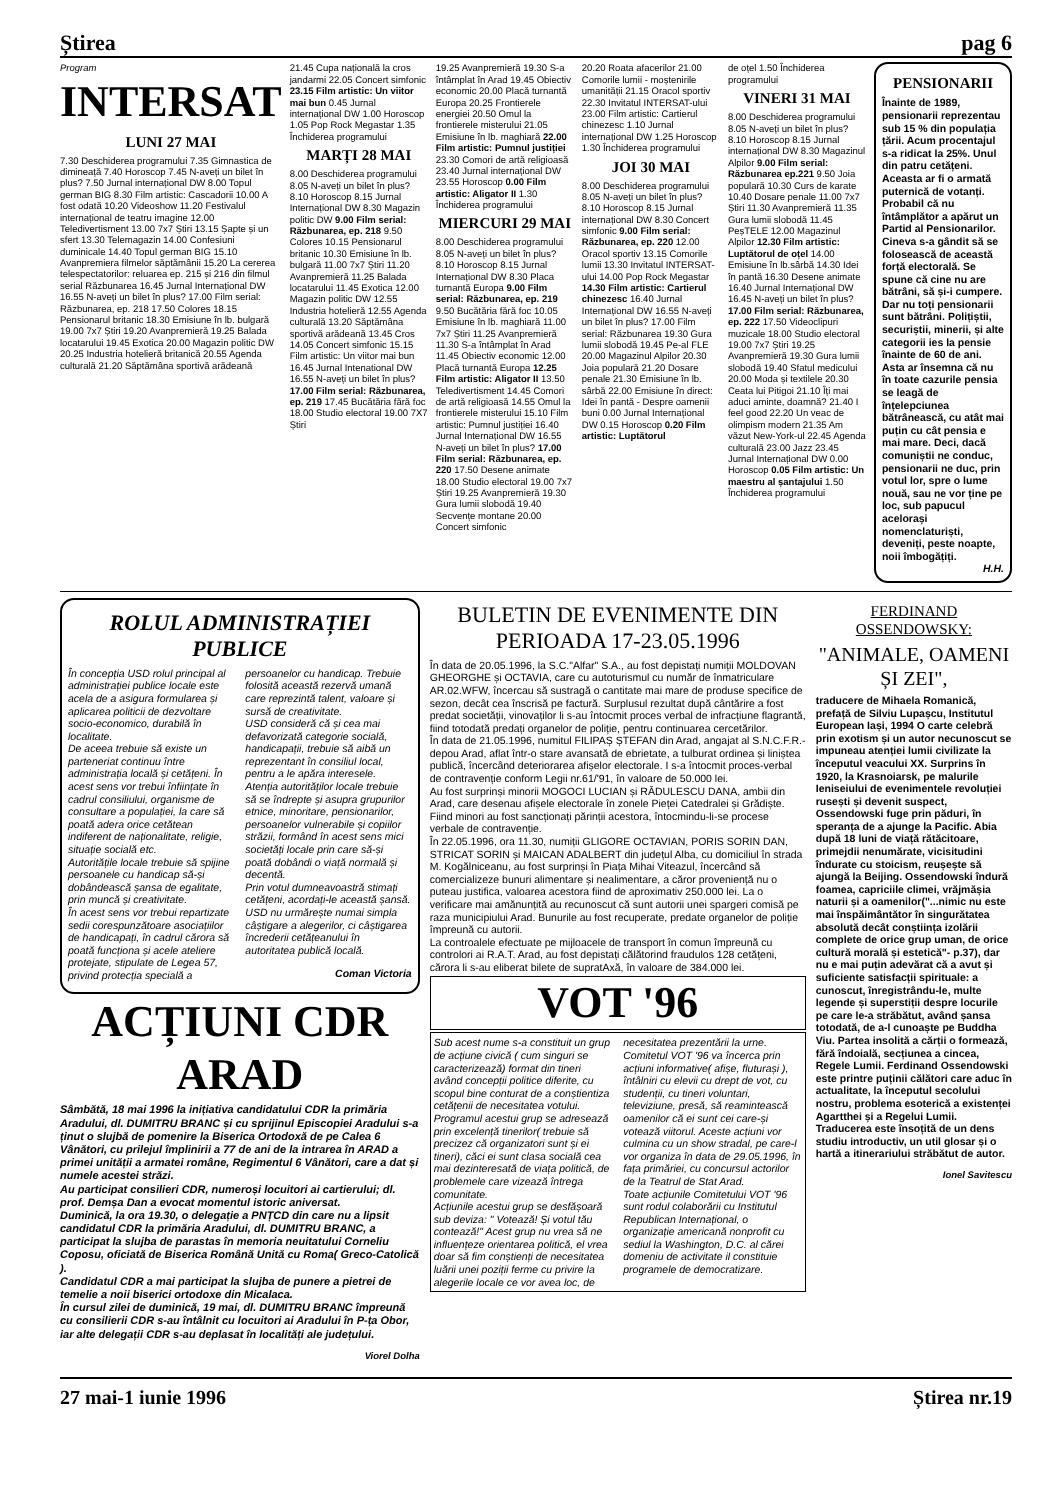Știrea pag 6
Program
INTERSAT
LUNI 27 MAI
7.30 Deschiderea programului 7.35 Gimnastica de dimineață 7.40 Horoscop 7.45 N-aveți un bilet în plus? 7.50 Jurnal internațional DW 8.00 Topul german BIG 8.30 Film artistic: Cascadorii 10.00 A fost odată 10.20 Videoshow 11.20 Festivalul internațional de teatru imagine 12.00 Teledivertisment 13.00 7x7 Știri 13.15 Șapte și un sfert 13.30 Telemagazin 14.00 Confesiuni duminicale 14.40 Topul german BIG 15.10 Avanpremiera filmelor săptămânii 15.20 La cererea telespectatorilor: reluarea ep. 215 și 216 din filmul serial Răzbunarea 16.45 Jurnal Internațional DW 16.55 N-aveți un bilet în plus? 17.00 Film serial: Răzbunarea, ep. 218 17.50 Colores 18.15 Pensionarul britanic 18.30 Emisiune în lb. bulgară 19.00 7x7 Știri 19.20 Avanpremieră 19.25 Balada locatarului 19.45 Exotica 20.00 Magazin politic DW 20.25 Industria hotelieră britanică 20.55 Agenda culturală 21.20 Săptămâna sportivă arădeană
21.45 Cupa națională la cros jandarmi 22.05 Concert simfonic 23.15 Film artistic: Un viitor mai bun 0.45 Jurnal internațional DW 1.00 Horoscop 1.05 Pop Rock Megastar 1.35 Închiderea programului
MARȚI 28 MAI
8.00 Deschiderea programului 8.05 N-aveți un bilet în plus? 8.10 Horoscop 8.15 Jurnal Internațional DW 8.30 Magazin politic DW 9.00 Film serial: Răzbunarea, ep. 218 9.50 Colores 10.15 Pensionarul britanic 10.30 Emisiune în lb. bulgară 11.00 7x7 Știri 11.20 Avanpremieră 11.25 Balada locatarului 11.45 Exotica 12.00 Magazin politic DW 12.55 Industria hotelieră 12.55 Agenda culturală 13.20 Săptămâna sportivă arădeană 13.45 Cros 14.05 Concert simfonic 15.15 Film artistic: Un viitor mai bun 16.45 Jurnal Intenational DW 16.55 N-aveți un bilet în plus? 17.00 Film serial: Răzbunarea, ep. 219 17.45 Bucătăria fără foc 18.00 Studio electoral 19.00 7X7 Știri
19.25 Avanpremieră 19.30 S-a întâmplat în Arad 19.45 Obiectiv economic 20.00 Placă turnantă Europa 20.25 Frontierele energiei 20.50 Omul la frontierele misterului 21.05 Emisiune în lb. maghiară 22.00 Film artistic: Pumnul justiției 23.30 Comori de artă religioasă 23.40 Jurnal internațional DW 23.55 Horoscop 0.00 Film artistic: Aligator II 1.30 Închiderea programului
MIERCURI 29 MAI
8.00 Deschiderea programului 8.05 N-aveți un bilet în plus? 8.10 Horoscop 8.15 Jurnal Internațional DW 8.30 Placa turnantă Europa 9.00 Film serial: Răzbunarea, ep. 219 9.50 Bucătăria fără foc 10.05 Emisiune în lb. maghiară 11.00 7x7 Știri 11.25 Avanpremieră 11.30 S-a întâmplat în Arad 11.45 Obiectiv economic 12.00 Placă turnantă Europa 12.25 Film artistic: Aligator II 13.50 Teledivertisment 14.45 Comori de artă religioasă 14.55 Omul la frontierele misterului 15.10 Film artistic: Pumnul justiției 16.40 Jurnal Internațional DW 16.55 N-aveți un bilet în plus? 17.00 Film serial: Răzbunarea, ep. 220 17.50 Desene animate 18.00 Studio electoral 19.00 7x7 Știri 19.25 Avanpremieră 19.30 Gura lumii slobodă 19.40 Secvențe montane 20.00 Concert simfonic
20.20 Roata afacerilor 21.00 Comorile lumii - moștenirile umanității 21.15 Oracol sportiv 22.30 Invitatul INTERSAT-ului 23.00 Film artistic: Cartierul chinezesc 1.10 Jurnal internațional DW 1.25 Horoscop 1.30 Închiderea programului
JOI 30 MAI
8.00 Deschiderea programului 8.05 N-aveți un bilet în plus? 8.10 Horoscop 8.15 Jurnal internațional DW 8.30 Concert simfonic 9.00 Film serial: Răzbunarea, ep. 220 12.00 Oracol sportiv 13.15 Comorile lumii 13.30 Invitatul INTERSAT-ului 14.00 Pop Rock Megastar 14.30 Film artistic: Cartierul chinezesc 16.40 Jurnal Internațional DW 16.55 N-aveți un bilet în plus? 17.00 Film serial: Răzbunarea 19.30 Gura lumii slobodă 19.45 Pe-al FLE 20.00 Magazinul Alpilor 20.30 Joia populară 21.20 Dosare penale 21.30 Emisiune în lb. sârbă 22.00 Emisiune în direct: Idei în pantă - Despre oamenii buni 0.00 Jurnal Internațional DW 0.15 Horoscop 0.20 Film artistic: Luptătorul
de oțel 1.50 Închiderea programului
VINERI 31 MAI
8.00 Deschiderea programului 8.05 N-aveți un bilet în plus? 8.10 Horoscop 8.15 Jurnal internațional DW 8.30 Magazinul Alpilor 9.00 Film serial: Răzbunarea ep.221 9.50 Joia populară 10.30 Curs de karate 10.40 Dosare penale 11.00 7x7 Știri 11.30 Avanpremieră 11.35 Gura lumii slobodă 11.45 PeșTELE 12.00 Magazinul Alpilor 12.30 Film artistic: Luptătorul de oțel 14.00 Emisiune în lb.sârbă 14.30 Idei în pantă 16.30 Desene animate 16.40 Jurnal Internațional DW 16.45 N-aveți un bilet în plus? 17.00 Film serial: Răzbunarea, ep. 222 17.50 Videoclipuri muzicale 18.00 Studio electoral 19.00 7x7 Știri 19.25 Avanpremieră 19.30 Gura lumii slobodă 19.40 Sfatul medicului 20.00 Moda și textilele 20.30 Ceata lui Pitigoi 21.10 Îți mai aduci aminte, doamnă? 21.40 I feel good 22.20 Un veac de olimpism modern 21.35 Am văzut New-York-ul 22.45 Agenda culturală 23.00 Jazz 23.45 Jurnal Internațional DW 0.00 Horoscop 0.05 Film artistic: Un maestru al șantajului 1.50 Închiderea programului
PENSIONARII
Înainte de 1989, pensionarii reprezentau sub 15 % din populația țării. Acum procentajul s-a ridicat la 25%. Unul din patru cetățeni. Aceasta ar fi o armată puternică de votanți. Probabil că nu întâmplător a apărut un Partid al Pensionarilor. Cineva s-a gândit să se folosească de această forță electorală. Se spune că cine nu are bătrâni, să și-i cumpere. Dar nu toți pensionarii sunt bătrâni. Polițiștii, securiștii, minerii, și alte categorii ies la pensie înainte de 60 de ani. Asta ar însemna că nu în toate cazurile pensia se leagă de înțelepciunea bătrânească, cu atât mai puțin cu cât pensia e mai mare. Deci, dacă comuniștii ne conduc, pensionarii ne duc, prin votul lor, spre o lume nouă, sau ne vor ține pe loc, sub papucul acelorași nomenclaturiști, deveniți, peste noapte, noii îmbogățiți.
H.H.
ROLUL ADMINISTRAȚIEI PUBLICE
În concepția USD rolul principal al administrației publice locale este acela de a asigura formularea și aplicarea politicii de dezvoltare socio-economico, durabilă în localitate.
De aceea trebuie să existe un parteneriat continuu între administrația locală și cetățeni. În acest sens vor trebui înființate în cadrul consiliului, organisme de consultare a populației, la care să poată adera orice cetătean indiferent de naționalitate, religie, situație socială etc.
Autoritățile locale trebuie să spijine persoanele cu handicap să-și dobândească șansa de egalitate, prin muncă și creativitate.
În acest sens vor trebui repartizate sedii corespunzătoare asociațiilor de handicapați, în cadrul cărora să poată funcționa și acele ateliere protejate, stipulate de Legea 57, privind protecția specială a persoanelor cu handicap. Trebuie folosită această rezervă umană care reprezintă talent, valoare și sursă de creativitate.
USD consideră că și cea mai defavorizată categorie socială, handicapații, trebuie să aibă un reprezentant în consiliul local, pentru a le apăra interesele.
Atenția autorităților locale trebuie să se îndrepte și asupra grupurilor etnice, minoritare, pensionarilor, persoanelor vulnerabile și copiilor străzii, formând în acest sens mici societăți locale prin care să-și poată dobândi o viață normală și decentă.
Prin votul dumneavoastră stimați cetățeni, acordați-le această șansă.
USD nu urmărește numai simpla câștigare a alegerilor, ci câștigarea încrederii cetățeanului în autoritatea publică locală.
Coman Victoria
ACȚIUNI CDR ARAD
Sâmbătă, 18 mai 1996 la inițiativa candidatului CDR la primăria Aradului, dl. DUMITRU BRANC și cu sprijinul Episcopiei Aradului s-a ținut o slujbă de pomenire la Biserica Ortodoxă de pe Calea 6 Vânători, cu prilejul împlinirii a 77 de ani de la intrarea în ARAD a primei unității a armatei române, Regimentul 6 Vânători, care a dat și numele acestei străzi.
Au participat consilieri CDR, numeroși locuitori ai cartierului; dl. prof. Demșa Dan a evocat momentul istoric aniversat.
Duminică, la ora 19.30, o delegație a PNȚCD din care nu a lipsit candidatul CDR la primăria Aradului, dl. DUMITRU BRANC, a participat la slujba de parastas în memoria neuitatului Corneliu Coposu, oficiată de Biserica Română Unită cu Roma( Greco-Catolică ).
Candidatul CDR a mai participat la slujba de punere a pietrei de temelie a noii biserici ortodoxe din Micalaca.
În cursul zilei de duminică, 19 mai, dl. DUMITRU BRANC împreună cu consilierii CDR s-au întâlnit cu locuitori ai Aradului în P-ța Obor, iar alte delegații CDR s-au deplasat în localități ale județului.
Viorel Dolha
BULETIN DE EVENIMENTE DIN PERIOADA 17-23.05.1996
În data de 20.05.1996, la S.C."Alfar" S.A., au fost depistați numiții MOLDOVAN GHEORGHE și OCTAVIA, care cu autoturismul cu număr de înmatriculare AR.02.WFW, încercau să sustragă o cantitate mai mare de produse specifice de sezon, decât cea înscrisă pe factură. Surplusul rezultat după cântărire a fost predat societății, vinovaților li s-au întocmit proces verbal de infracțiune flagrantă, fiind totodată predați organelor de poliție, pentru continuarea cercetărilor.
În data de 21.05.1996, numitul FILIPAȘ ȘTEFAN din Arad, angajat al S.N.C.F.R.- depou Arad, aflat într-o stare avansată de ebrietate, a tulburat ordinea și liniștea publică, încercând deteriorarea afișelor electorale. I s-a întocmit proces-verbal de contravenție conform Legii nr.61/'91, în valoare de 50.000 lei.
Au fost surprinși minorii MOGOCI LUCIAN și RĂDULESCU DANA, ambii din Arad, care desenau afișele electorale în zonele Pieței Catedralei și Grădiște. Fiind minori au fost sancționați părinții acestora, întocmindu-li-se procese verbale de contravenție.
În 22.05.1996, ora 11.30, numiții GLIGORE OCTAVIAN, PORIS SORIN DAN, STRICAT SORIN și MAICAN ADALBERT din județul Alba, cu domiciliul în strada M. Kogălniceanu, au fost surprinși în Piața Mihai Viteazul, încercând să comercializeze bunuri alimentare și nealimentare, a căror proveniență nu o puteau justifica, valoarea acestora fiind de aproximativ 250.000 lei. La o verificare mai amănunțită au recunoscut că sunt autorii unei spargeri comisă pe raza municipiului Arad. Bunurile au fost recuperate, predate organelor de poliție împreună cu autorii.
La controalele efectuate pe mijloacele de transport în comun împreună cu controlori ai R.A.T. Arad, au fost depistați călătorind fraudulos 128 cetățeni, cărora li s-au eliberat bilete de supratAxă, în valoare de 384.000 lei.
VOT '96
Sub acest nume s-a constituit un grup de acțiune civică ( cum singuri se caracterizează) format din tineri având concepții politice diferite, cu scopul bine conturat de a conștientiza cetățenii de necesitatea votului. Programul acestui grup se adresează prin excelență tinerilor( trebuie să precizez că organizatori sunt și ei tineri), căci ei sunt clasa socială cea mai dezinteresată de viața politică, de problemele care vizează întrega comunitate.
Acțiunile acestui grup se desfășoară sub deviza: " Votează! Și votul tău contează!" Acest grup nu vrea să ne influențeze orientarea politică, el vrea doar să fim conștienți de necesitatea luării unei poziții ferme cu privire la alegerile locale ce vor avea loc, de necesitatea prezentării la urne.
Comitetul VOT '96 va încerca prin acțiuni informative( afișe, fluturași ), întâlniri cu elevii cu drept de vot, cu studenții, cu tineri voluntari, televiziune, presă, să reamintească oamenilor că ei sunt cei care-și votează viitorul. Aceste acțiuni vor culmina cu un show stradal, pe care-l vor organiza în data de 29.05.1996, în fața primăriei, cu concursul actorilor de la Teatrul de Stat Arad.
Toate acțiunile Comitetului VOT '96 sunt rodul colaborării cu Institutul Republican Internațional, o organizație americană nonprofit cu sediul la Washington, D.C. al cărei domeniu de activitate il constituie programele de democratizare.
FERDINAND OSSENDOWSKY:
"ANIMALE, OAMENI ȘI ZEI",
traducere de Mihaela Romanică, prefață de Silviu Lupașcu, Institutul European Iași, 1994 O carte celebră prin exotism și un autor necunoscut se impuneau atenției lumii civilizate la începutul veacului XX. Surprins în 1920, la Krasnoiarsk, pe malurile Ieniseiului de evenimentele revoluției rusești și devenit suspect, Ossendowski fuge prin păduri, în speranța de a ajunge la Pacific. Abia după 18 luni de viață rătăcitoare, primejdii nenumărate, vicisitudini îndurate cu stoicism, reușește să ajungă la Beijing. Ossendowski îndură foamea, capriciile climei, vrăjmășia naturii și a oamenilor("...nimic nu este mai înspăimântător în singurătatea absolută decât conștiința izolării complete de orice grup uman, de orice cultură morală și estetică"- p.37), dar nu e mai puțin adevărat că a avut și suficiente satisfacții spirituale: a cunoscut, înregistrându-le, multe legende și superstiții despre locurile pe care le-a străbătut, având șansa totodată, de a-l cunoaște pe Buddha Viu. Partea insolită a cărții o formează, fără îndoială, secțiunea a cincea, Regele Lumii. Ferdinand Ossendowski este printre puținii călători care aduc în actualitate, la începutul secolului nostru, problema esoterică a existenței Agartthei și a Regelui Lumii. Traducerea este însoțită de un dens studiu introductiv, un util glosar și o hartă a itinerariului străbătut de autor.
Ionel Savitescu
27 mai-1 iunie 1996 Știrea nr.19